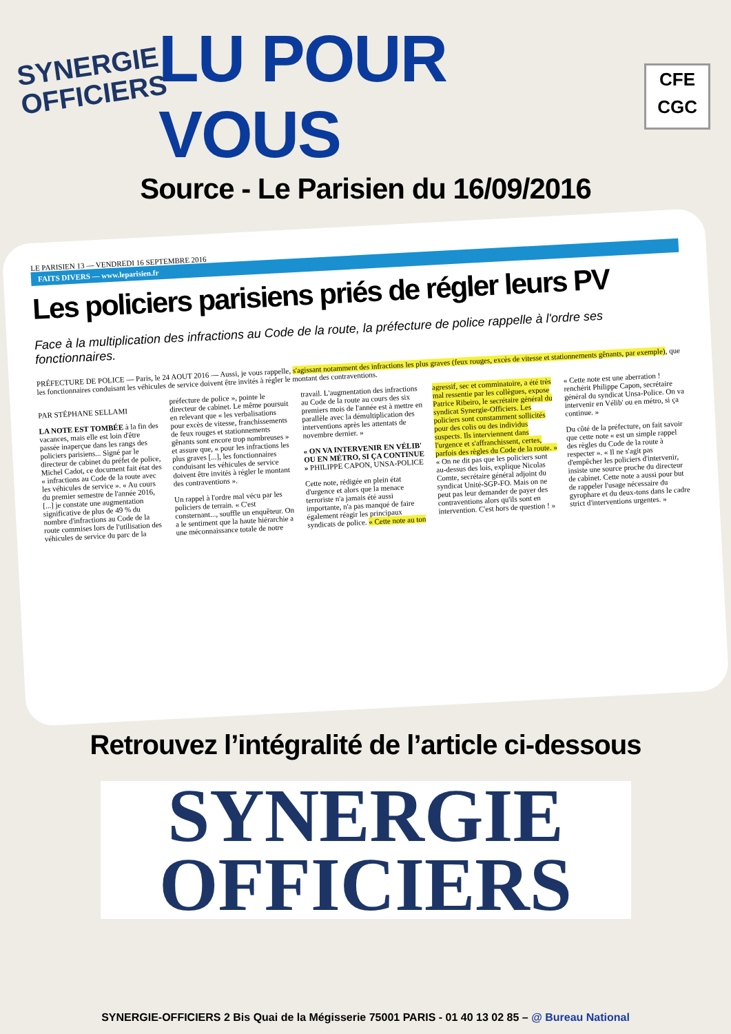SYNERGIE
OFFICIERS
LU POUR VOUS
CFE
CGC
Source - Le Parisien du 16/09/2016
LE PARISIEN 13 — VENDREDI 16 SEPTEMBRE 2016
FAITS DIVERS — www.leparisien.fr
Les policiers parisiens priés de régler leurs PV
Face à la multiplication des infractions au Code de la route, la préfecture de police rappelle à l'ordre ses fonctionnaires.
PRÉFECTURE DE POLICE — Paris, le 24 AOUT 2016 — Aussi, je vous rappelle, s'agissant notamment des infractions les plus graves (feux rouges, excès de vitesse et stationnements gênants, par exemple), que les fonctionnaires conduisant les véhicules de service doivent être invités à régler le montant des contraventions.
PAR STÉPHANE SELLAMI
LA NOTE EST TOMBÉE à la fin des vacances, mais elle est loin d'être passée inaperçue dans les rangs des policiers parisiens... Signé par le directeur de cabinet du préfet de police, Michel Cadot, ce document fait état des « infractions au Code de la route avec les véhicules de service ». « Au cours du premier semestre de l'année 2016, [...] je constate une augmentation significative de plus de 49 % du nombre d'infractions au Code de la route commises lors de l'utilisation des véhicules de service du parc de la préfecture de police », pointe le directeur de cabinet. Le même poursuit en relevant que « les verbalisations pour excès de vitesse, franchissements de feux rouges et stationnements gênants sont encore trop nombreuses » et assure que, « pour les infractions les plus graves [...], les fonctionnaires conduisant les véhicules de service doivent être invités à régler le montant des contraventions ».
Un rappel à l'ordre mal vécu par les policiers de terrain. « C'est consternant..., souffle un enquêteur. On a le sentiment que la haute hiérarchie a une méconnaissance totale de notre travail. L'augmentation des infractions au Code de la route au cours des six premiers mois de l'année est à mettre en parallèle avec la démultiplication des interventions après les attentats de novembre dernier. »
« ON VA INTERVENIR EN VÉLIB' OU EN MÉTRO, SI ÇA CONTINUE » PHILIPPE CAPON, UNSA-POLICE
Cette note, rédigée en plein état d'urgence et alors que la menace terroriste n'a jamais été aussi importante, n'a pas manqué de faire également réagir les principaux syndicats de police. « Cette note au ton agressif, sec et comminatoire, a été très mal ressentie par les collègues, expose Patrice Ribeiro, le secrétaire général du syndicat Synergie-Officiers. Les policiers sont constamment sollicités pour des colis ou des individus suspects. Ils interviennent dans l'urgence et s'affranchissent, certes, parfois des règles du Code de la route. » « On ne dit pas que les policiers sont au-dessus des lois, explique Nicolas Comte, secrétaire général adjoint du syndicat Unité-SGP-FO. Mais on ne peut pas leur demander de payer des contraventions alors qu'ils sont en intervention. C'est hors de question ! » « Cette note est une aberration ! renchérit Philippe Capon, secrétaire général du syndicat Unsa-Police. On va intervenir en Vélib' ou en métro, si ça continue. »
Du côté de la préfecture, on fait savoir que cette note « est un simple rappel des règles du Code de la route à respecter ». « Il ne s'agit pas d'empêcher les policiers d'intervenir, insiste une source proche du directeur de cabinet. Cette note a aussi pour but de rappeler l'usage nécessaire du gyrophare et du deux-tons dans le cadre strict d'interventions urgentes. »
Retrouvez l’intégralité de l’article ci-dessous
SYNERGIE
OFFICIERS
SYNERGIE-OFFICIERS 2 Bis Quai de la Mégisserie 75001 PARIS - 01 40 13 02 85 – @ Bureau National